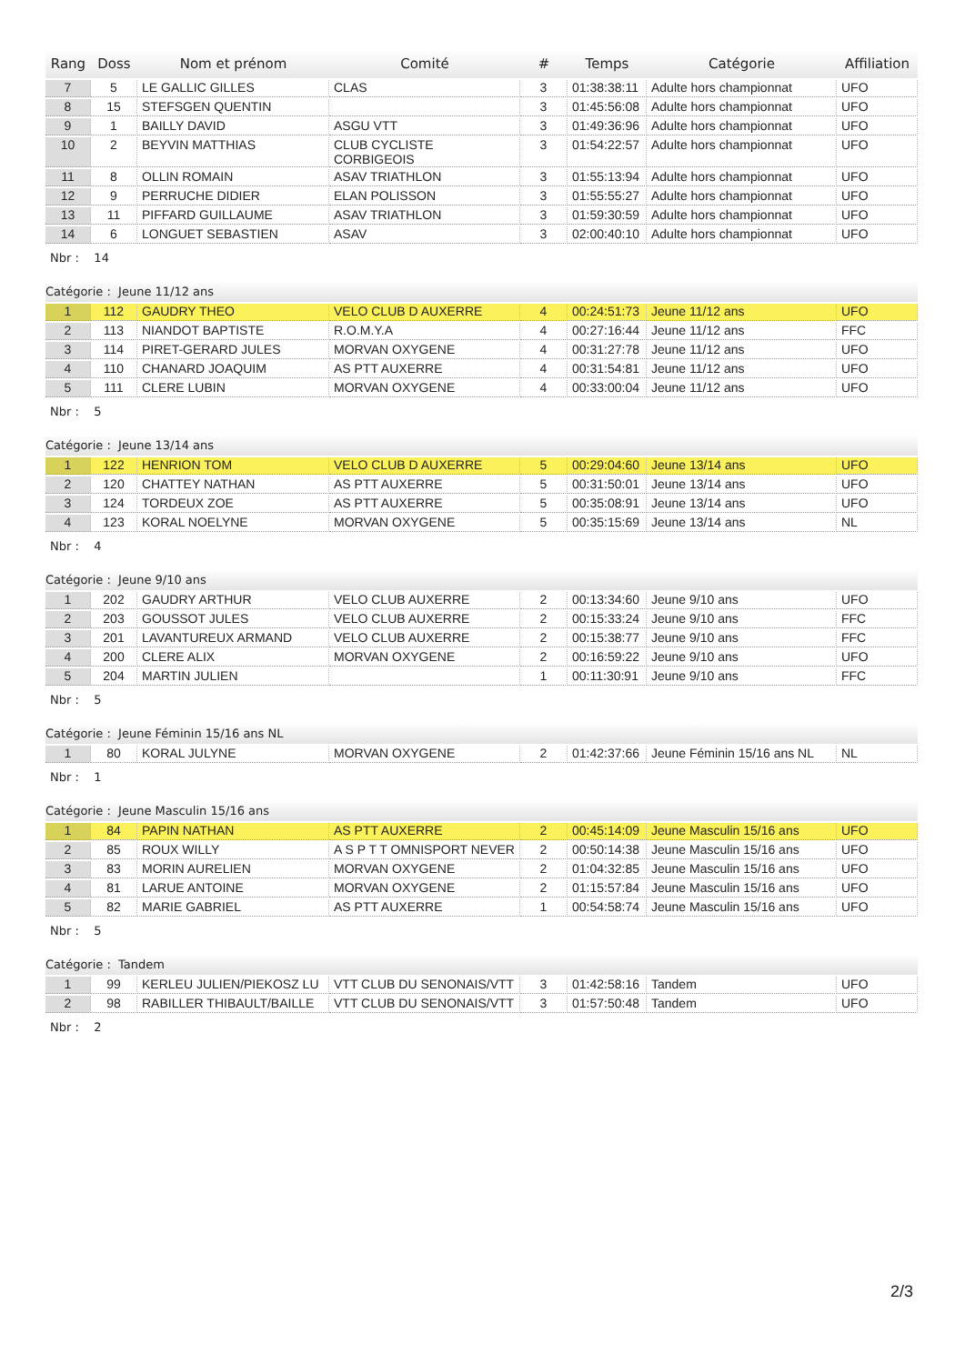| Rang | Doss | Nom et prénom | Comité | # | Temps | Catégorie | Affiliation |
| --- | --- | --- | --- | --- | --- | --- | --- |
| 7 | 5 | LE GALLIC GILLES | CLAS | 3 | 01:38:38:11 | Adulte hors championnat | UFO |
| 8 | 15 | STEFSGEN QUENTIN | | 3 | 01:45:56:08 | Adulte hors championnat | UFO |
| 9 | 1 | BAILLY DAVID | ASGU VTT | 3 | 01:49:36:96 | Adulte hors championnat | UFO |
| 10 | 2 | BEYVIN MATTHIAS | CLUB CYCLISTE CORBIGEOIS | 3 | 01:54:22:57 | Adulte hors championnat | UFO |
| 11 | 8 | OLLIN ROMAIN | ASAV TRIATHLON | 3 | 01:55:13:94 | Adulte hors championnat | UFO |
| 12 | 9 | PERRUCHE DIDIER | ELAN POLISSON | 3 | 01:55:55:27 | Adulte hors championnat | UFO |
| 13 | 11 | PIFFARD GUILLAUME | ASAV TRIATHLON | 3 | 01:59:30:59 | Adulte hors championnat | UFO |
| 14 | 6 | LONGUET SEBASTIEN | ASAV | 3 | 02:00:40:10 | Adulte hors championnat | UFO |
Nbr : 14
Catégorie : Jeune 11/12 ans
| 1 | 112 | GAUDRY THEO | VELO CLUB D AUXERRE | 4 | 00:24:51:73 | Jeune 11/12 ans | UFO |
| 2 | 113 | NIANDOT BAPTISTE | R.O.M.Y.A | 4 | 00:27:16:44 | Jeune 11/12 ans | FFC |
| 3 | 114 | PIRET-GERARD JULES | MORVAN OXYGENE | 4 | 00:31:27:78 | Jeune 11/12 ans | UFO |
| 4 | 110 | CHANARD JOAQUIM | AS PTT AUXERRE | 4 | 00:31:54:81 | Jeune 11/12 ans | UFO |
| 5 | 111 | CLERE LUBIN | MORVAN OXYGENE | 4 | 00:33:00:04 | Jeune 11/12 ans | UFO |
Nbr : 5
Catégorie : Jeune 13/14 ans
| 1 | 122 | HENRION TOM | VELO CLUB D AUXERRE | 5 | 00:29:04:60 | Jeune 13/14 ans | UFO |
| 2 | 120 | CHATTEY NATHAN | AS PTT AUXERRE | 5 | 00:31:50:01 | Jeune 13/14 ans | UFO |
| 3 | 124 | TORDEUX ZOE | AS PTT AUXERRE | 5 | 00:35:08:91 | Jeune 13/14 ans | UFO |
| 4 | 123 | KORAL NOELYNE | MORVAN OXYGENE | 5 | 00:35:15:69 | Jeune 13/14 ans | NL |
Nbr : 4
Catégorie : Jeune 9/10 ans
| 1 | 202 | GAUDRY ARTHUR | VELO CLUB AUXERRE | 2 | 00:13:34:60 | Jeune 9/10 ans | UFO |
| 2 | 203 | GOUSSOT JULES | VELO CLUB AUXERRE | 2 | 00:15:33:24 | Jeune 9/10 ans | FFC |
| 3 | 201 | LAVANTUREUX ARMAND | VELO CLUB AUXERRE | 2 | 00:15:38:77 | Jeune 9/10 ans | FFC |
| 4 | 200 | CLERE ALIX | MORVAN OXYGENE | 2 | 00:16:59:22 | Jeune 9/10 ans | UFO |
| 5 | 204 | MARTIN JULIEN | | 1 | 00:11:30:91 | Jeune 9/10 ans | FFC |
Nbr : 5
Catégorie : Jeune Féminin 15/16 ans NL
| 1 | 80 | KORAL JULYNE | MORVAN OXYGENE | 2 | 01:42:37:66 | Jeune Féminin 15/16 ans NL | NL |
Nbr : 1
Catégorie : Jeune Masculin 15/16 ans
| 1 | 84 | PAPIN NATHAN | AS PTT AUXERRE | 2 | 00:45:14:09 | Jeune Masculin 15/16 ans | UFO |
| 2 | 85 | ROUX WILLY | A S P T T OMNISPORT NEVER | 2 | 00:50:14:38 | Jeune Masculin 15/16 ans | UFO |
| 3 | 83 | MORIN AURELIEN | MORVAN OXYGENE | 2 | 01:04:32:85 | Jeune Masculin 15/16 ans | UFO |
| 4 | 81 | LARUE ANTOINE | MORVAN OXYGENE | 2 | 01:15:57:84 | Jeune Masculin 15/16 ans | UFO |
| 5 | 82 | MARIE GABRIEL | AS PTT AUXERRE | 1 | 00:54:58:74 | Jeune Masculin 15/16 ans | UFO |
Nbr : 5
Catégorie : Tandem
| 1 | 99 | KERLEU JULIEN/PIEKOSZ LU | VTT CLUB DU SENONAIS/VTT | 3 | 01:42:58:16 | Tandem | UFO |
| 2 | 98 | RABILLER THIBAULT/BAILLE | VTT CLUB DU SENONAIS/VTT | 3 | 01:57:50:48 | Tandem | UFO |
Nbr : 2
2/3